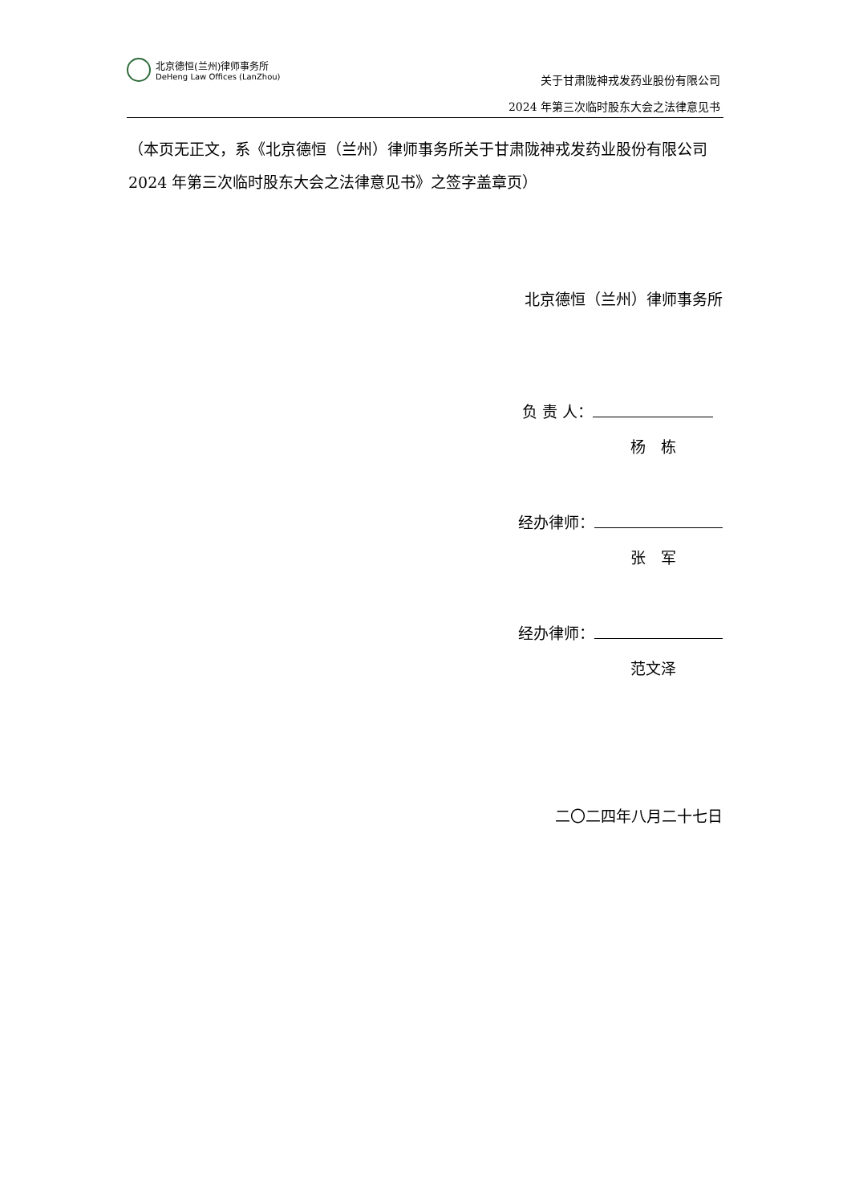北京德恒(兰州)律师事务所
DeHeng Law Offices (LanZhou)
关于甘肃陇神戎发药业股份有限公司
2024 年第三次临时股东大会之法律意见书
（本页无正文，系《北京德恒（兰州）律师事务所关于甘肃陇神戎发药业股份有限公司 2024 年第三次临时股东大会之法律意见书》之签字盖章页）
北京德恒（兰州）律师事务所
负 责 人：
杨　栋
经办律师：
张　军
经办律师：
范文泽
二〇二四年八月二十七日